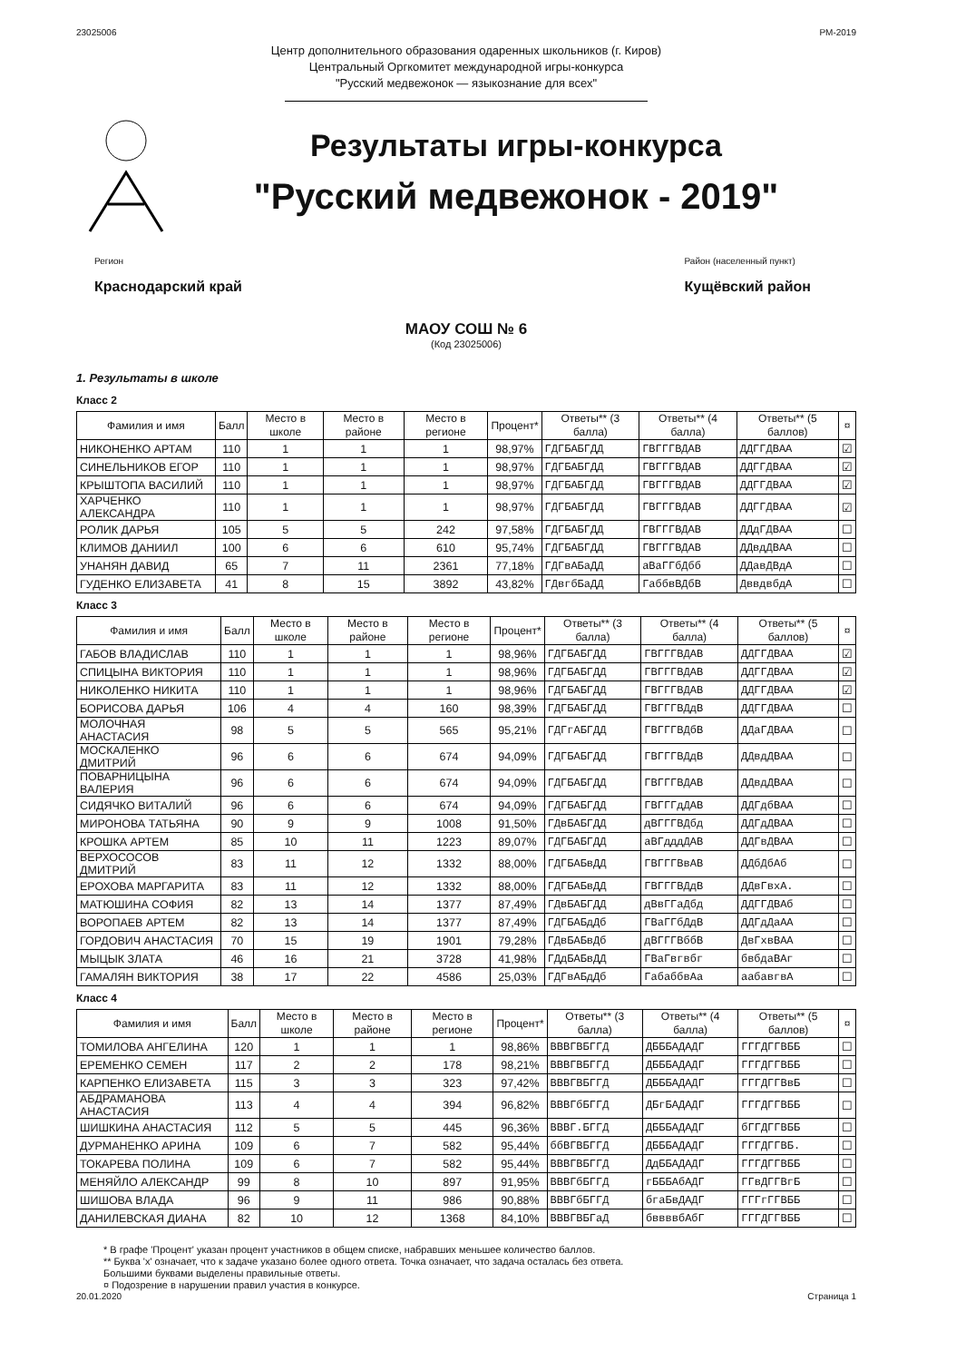23025006 РМ-2019
Центр дополнительного образования одаренных школьников (г. Киров)
Центральный Оргкомитет международной игры-конкурса
"Русский медвежонок — языкознание для всех"
Результаты игры-конкурса
"Русский медвежонок - 2019"
Регион
Краснодарский край
Район (населенный пункт)
Кущёвский район
МАОУ СОШ № 6
(Код 23025006)
1. Результаты в школе
Класс 2
| Фамилия и имя | Балл | Место в школе | Место в районе | Место в регионе | Процент* | Ответы** (3 балла) | Ответы** (4 балла) | Ответы** (5 баллов) | ¤ |
| --- | --- | --- | --- | --- | --- | --- | --- | --- | --- |
| НИКОНЕНКО АРТАМ | 110 | 1 | 1 | 1 | 98,97% | ГДГБАБГДД | ГВГГГВДАВ | ДДГГДВАА | ☑ |
| СИНЕЛЬНИКОВ ЕГОР | 110 | 1 | 1 | 1 | 98,97% | ГДГБАБГДД | ГВГГГВДАВ | ДДГГДВАА | ☑ |
| КРЫШТОПА ВАСИЛИЙ | 110 | 1 | 1 | 1 | 98,97% | ГДГБАБГДД | ГВГГГВДАВ | ДДГГДВАА | ☑ |
| ХАРЧЕНКО АЛЕКСАНДРА | 110 | 1 | 1 | 1 | 98,97% | ГДГБАБГДД | ГВГГГВДАВ | ДДГГДВАА | ☑ |
| РОЛИК ДАРЬЯ | 105 | 5 | 5 | 242 | 97,58% | ГДГБАБГДД | ГВГГГВДАВ | ДДдГДВАА | ☐ |
| КЛИМОВ ДАНИИЛ | 100 | 6 | 6 | 610 | 95,74% | ГДГБАБГДД | ГВГГГВДАВ | ДДвдДВАА | ☐ |
| УНАНЯН ДАВИД | 65 | 7 | 11 | 2361 | 77,18% | ГДГвАБаДД | аВаГГбДбб | ДДавДВдА | ☐ |
| ГУДЕНКО ЕЛИЗАВЕТА | 41 | 8 | 15 | 3892 | 43,82% | ГДвгбБаДД | ГаббвВДбВ | ДввдвбдА | ☐ |
Класс 3
| Фамилия и имя | Балл | Место в школе | Место в районе | Место в регионе | Процент* | Ответы** (3 балла) | Ответы** (4 балла) | Ответы** (5 баллов) | ¤ |
| --- | --- | --- | --- | --- | --- | --- | --- | --- | --- |
| ГАБОВ ВЛАДИСЛАВ | 110 | 1 | 1 | 1 | 98,96% | ГДГБАБГДД | ГВГГГВДАВ | ДДГГДВАА | ☑ |
| СПИЦЫНА ВИКТОРИЯ | 110 | 1 | 1 | 1 | 98,96% | ГДГБАБГДД | ГВГГГВДАВ | ДДГГДВАА | ☑ |
| НИКОЛЕНКО НИКИТА | 110 | 1 | 1 | 1 | 98,96% | ГДГБАБГДД | ГВГГГВДАВ | ДДГГДВАА | ☑ |
| БОРИСОВА ДАРЬЯ | 106 | 4 | 4 | 160 | 98,39% | ГДГБАБГДД | ГВГГГВДдВ | ДДГГДВАА | ☐ |
| МОЛОЧНАЯ АНАСТАСИЯ | 98 | 5 | 5 | 565 | 95,21% | ГДГгАБГДД | ГВГГГВДбВ | ДДаГДВАА | ☐ |
| МОСКАЛЕНКО ДМИТРИЙ | 96 | 6 | 6 | 674 | 94,09% | ГДГБАБГДД | ГВГГГВДдВ | ДДвдДВАА | ☐ |
| ПОВАРНИЦЫНА ВАЛЕРИЯ | 96 | 6 | 6 | 674 | 94,09% | ГДГБАБГДД | ГВГГГВДАВ | ДДвдДВАА | ☐ |
| СИДЯЧКО ВИТАЛИЙ | 96 | 6 | 6 | 674 | 94,09% | ГДГБАБГДД | ГВГГГдДАВ | ДДГдбВАА | ☐ |
| МИРОНОВА ТАТЬЯНА | 90 | 9 | 9 | 1008 | 91,50% | ГДвБАБГДД | дВГГГВДбд | ДДГдДВАА | ☐ |
| КРОШКА АРТЕМ | 85 | 10 | 11 | 1223 | 89,07% | ГДГБАБГДД | аВГдддДАВ | ДДГвДВАА | ☐ |
| ВЕРХОСОСОВ ДМИТРИЙ | 83 | 11 | 12 | 1332 | 88,00% | ГДГБАБвДД | ГВГГГВвАВ | ДДбДбАб | ☐ |
| ЕРОХОВА МАРГАРИТА | 83 | 11 | 12 | 1332 | 88,00% | ГДГБАБвДД | ГВГГГВДдВ | ДДвГвхА. | ☐ |
| МАТЮШИНА СОФИЯ | 82 | 13 | 14 | 1377 | 87,49% | ГДвБАБГДД | дВвГГаДбд | ДДГГДВАб | ☐ |
| ВОРОПАЕВ АРТЕМ | 82 | 13 | 14 | 1377 | 87,49% | ГДГБАБдДб | ГВаГГбДдВ | ДДГдДаАА | ☐ |
| ГОРДОВИЧ АНАСТАСИЯ | 70 | 15 | 19 | 1901 | 79,28% | ГДвБАБвДб | дВГГГВббВ | ДвГхвВАА | ☐ |
| МЫЦЫК ЗЛАТА | 46 | 16 | 21 | 3728 | 41,98% | ГДдБАБвДД | ГВаГвгвбг | бвбдаВАг | ☐ |
| ГАМАЛЯН ВИКТОРИЯ | 38 | 17 | 22 | 4586 | 25,03% | ГДГвАБдДб | ГабаббвАа | аабавгвА | ☐ |
Класс 4
| Фамилия и имя | Балл | Место в школе | Место в районе | Место в регионе | Процент* | Ответы** (3 балла) | Ответы** (4 балла) | Ответы** (5 баллов) | ¤ |
| --- | --- | --- | --- | --- | --- | --- | --- | --- | --- |
| ТОМИЛОВА АНГЕЛИНА | 120 | 1 | 1 | 1 | 98,86% | ВВВГВБГГД | ДБББАДАДГ | ГГГДГГВББ | ☐ |
| ЕРЕМЕНКО СЕМЕН | 117 | 2 | 2 | 178 | 98,21% | ВВВГВБГГД | ДБББАДАДГ | ГГГДГГВББ | ☐ |
| КАРПЕНКО ЕЛИЗАВЕТА | 115 | 3 | 3 | 323 | 97,42% | ВВВГВБГГД | ДБББАДАДГ | ГГГДГГВвБ | ☐ |
| АБДРАМАНОВА АНАСТАСИЯ | 113 | 4 | 4 | 394 | 96,82% | ВВВГбБГГД | ДБгБАДАДГ | ГГГДГГВББ | ☐ |
| ШИШКИНА АНАСТАСИЯ | 112 | 5 | 5 | 445 | 96,36% | ВВВГ.БГГД | ДБББАДАДГ | бГГДГГВББ | ☐ |
| ДУРМАНЕНКО АРИНА | 109 | 6 | 7 | 582 | 95,44% | ббВГВБГГД | ДБББАДАДГ | ГГГДГГВБ. | ☐ |
| ТОКАРЕВА ПОЛИНА | 109 | 6 | 7 | 582 | 95,44% | ВВВГВБГГД | ДдББАДАДГ | ГГГДГГВББ | ☐ |
| МЕНЯЙЛО АЛЕКСАНДР | 99 | 8 | 10 | 897 | 91,95% | ВВВГбБГГД | гБББАбАДГ | ГГвДГГВгБ | ☐ |
| ШИШОВА ВЛАДА | 96 | 9 | 11 | 986 | 90,88% | ВВВГбБГГД | бгаБвДАДГ | ГГГгГГВББ | ☐ |
| ДАНИЛЕВСКАЯ ДИАНА | 82 | 10 | 12 | 1368 | 84,10% | ВВВГВБГаД | бввввбАбГ | ГГГДГГВББ | ☐ |
* В графе 'Процент' указан процент участников в общем списке, набравших меньшее количество баллов.
** Буква 'х' означает, что к задаче указано более одного ответа. Точка означает, что задача осталась без ответа.
Большими буквами выделены правильные ответы.
¤ Подозрение в нарушении правил участия в конкурсе.
20.01.2020 Страница 1